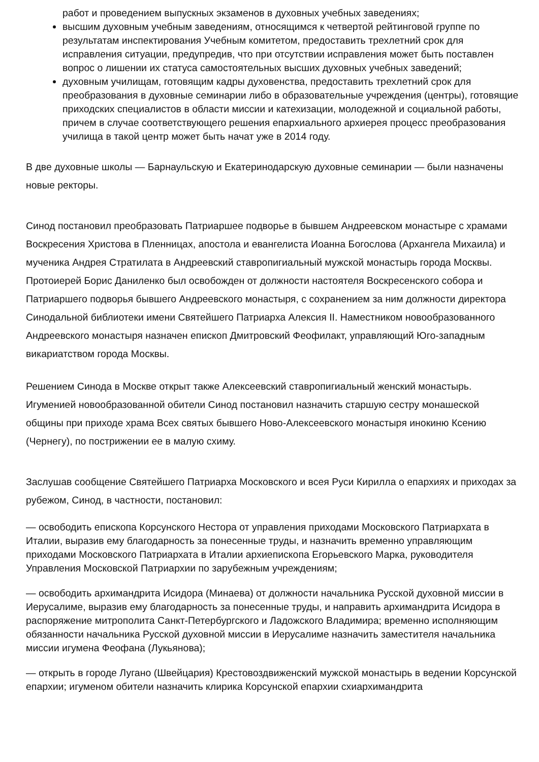работ и проведением выпускных экзаменов в духовных учебных заведениях;
высшим духовным учебным заведениям, относящимся к четвертой рейтинговой группе по результатам инспектирования Учебным комитетом, предоставить трехлетний срок для исправления ситуации, предупредив, что при отсутствии исправления может быть поставлен вопрос о лишении их статуса самостоятельных высших духовных учебных заведений;
духовным училищам, готовящим кадры духовенства, предоставить трехлетний срок для преобразования в духовные семинарии либо в образовательные учреждения (центры), готовящие приходских специалистов в области миссии и катехизации, молодежной и социальной работы, причем в случае соответствующего решения епархиального архиерея процесс преобразования училища в такой центр может быть начат уже в 2014 году.
В две духовные школы — Барнаульскую и Екатеринодарскую духовные семинарии — были назначены новые ректоры.
Синод постановил преобразовать Патриаршее подворье в бывшем Андреевском монастыре с храмами Воскресения Христова в Пленницах, апостола и евангелиста Иоанна Богослова (Архангела Михаила) и мученика Андрея Стратилата в Андреевский ставропигиальный мужской монастырь города Москвы. Протоиерей Борис Даниленко был освобожден от должности настоятеля Воскресенского собора и Патриаршего подворья бывшего Андреевского монастыря, с сохранением за ним должности директора Синодальной библиотеки имени Святейшего Патриарха Алексия II. Наместником новообразованного Андреевского монастыря назначен епископ Дмитровский Феофилакт, управляющий Юго-западным викариатством города Москвы.
Решением Синода в Москве открыт также Алексеевский ставропигиальный женский монастырь. Игуменией новообразованной обители Синод постановил назначить старшую сестру монашеской общины при приходе храма Всех святых бывшего Ново-Алексеевского монастыря инокиню Ксению (Чернегу), по пострижении ее в малую схиму.
Заслушав сообщение Святейшего Патриарха Московского и всея Руси Кирилла о епархиях и приходах за рубежом, Синод, в частности, постановил:
— освободить епископа Корсунского Нестора от управления приходами Московского Патриархата в Италии, выразив ему благодарность за понесенные труды, и назначить временно управляющим приходами Московского Патриархата в Италии архиепископа Егорьевского Марка, руководителя Управления Московской Патриархии по зарубежным учреждениям;
— освободить архимандрита Исидора (Минаева) от должности начальника Русской духовной миссии в Иерусалиме, выразив ему благодарность за понесенные труды, и направить архимандрита Исидора в распоряжение митрополита Санкт-Петербургского и Ладожского Владимира; временно исполняющим обязанности начальника Русской духовной миссии в Иерусалиме назначить заместителя начальника миссии игумена Феофана (Лукьянова);
— открыть в городе Лугано (Швейцария) Крестовоздвиженский мужской монастырь в ведении Корсунской епархии; игуменом обители назначить клирика Корсунской епархии схиархимандрита